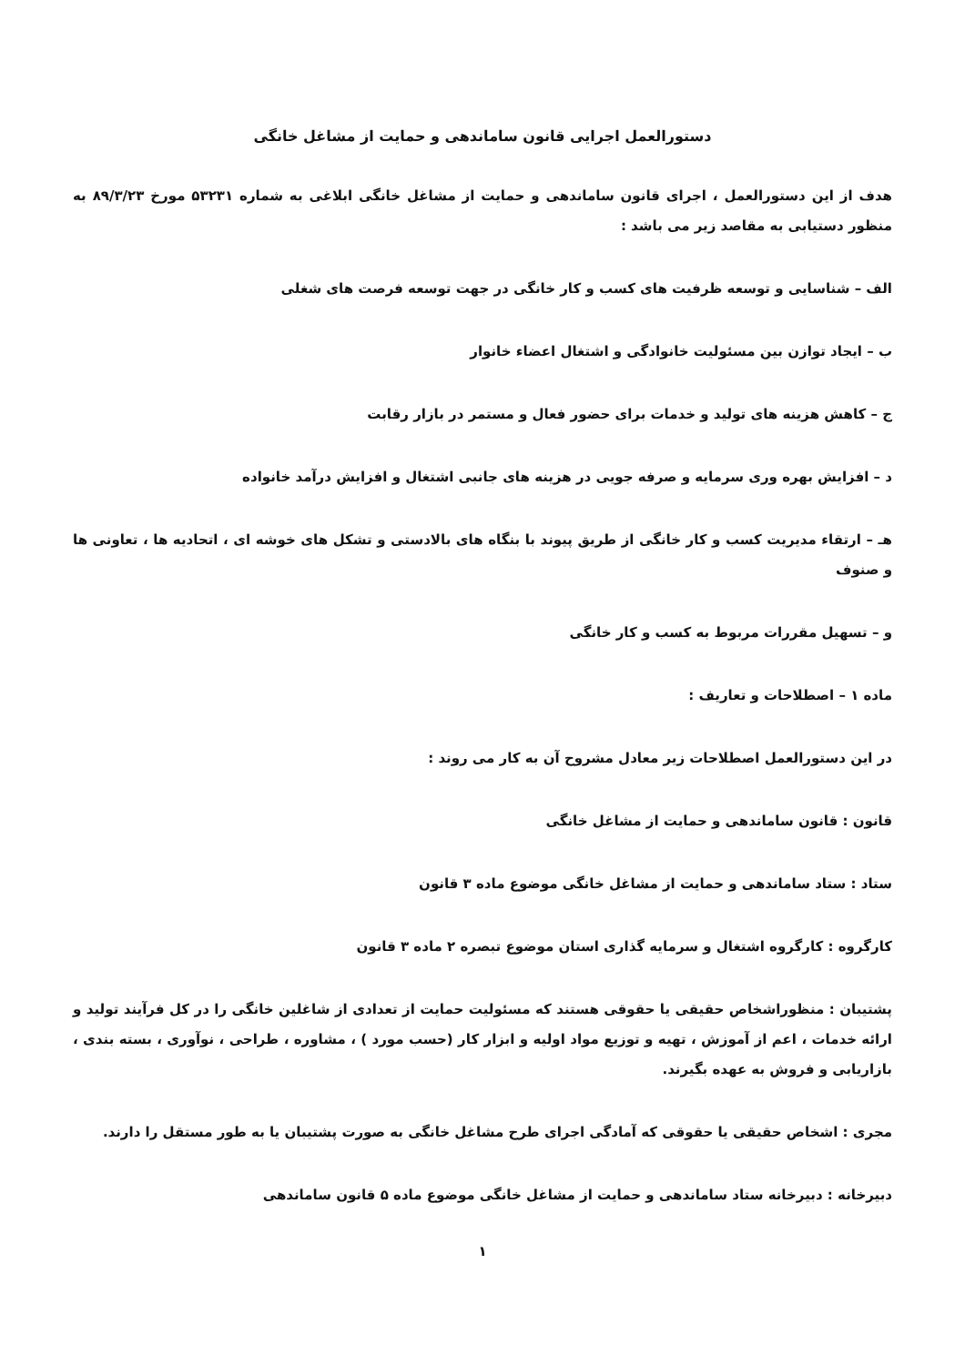دستورالعمل اجرایی قانون ساماندهی و حمایت از مشاغل خانگی
هدف از این دستورالعمل ، اجرای قانون ساماندهی و حمایت از مشاغل خانگی ابلاغی به شماره ۵۳۲۳۱ مورخ ۸۹/۳/۲۳ به منظور دستیابی به مقاصد زیر می باشد :
الف – شناسایی و توسعه ظرفیت های کسب و کار خانگی در جهت توسعه فرصت های شغلی
ب – ایجاد توازن بین مسئولیت خانوادگی و اشتغال اعضاء خانوار
ج – کاهش هزینه های تولید و خدمات برای حضور فعال و مستمر در بازار رقابت
د – افزایش بهره وری سرمایه و صرفه جویی در هزینه های جانبی اشتغال و افزایش درآمد خانواده
هـ – ارتقاء مدیریت کسب و کار خانگی از طریق پیوند با بنگاه های بالادستی و تشکل های خوشه ای ، اتحادیه ها ، تعاونی ها و صنوف
و – تسهیل مقررات مربوط به کسب و کار خانگی
ماده ۱ – اصطلاحات و تعاریف :
در این دستورالعمل اصطلاحات زیر معادل مشروح آن به کار می روند :
قانون : قانون ساماندهی و حمایت از مشاغل خانگی
ستاد : ستاد ساماندهی و حمایت از مشاغل خانگی موضوع ماده ۳ قانون
کارگروه : کارگروه اشتغال و سرمایه گذاری استان موضوع تبصره ۲ ماده ۳ قانون
پشتیبان : منظوراشخاص حقیقی یا حقوقی هستند که مسئولیت حمایت از تعدادی از شاغلین خانگی را در کل فرآیند تولید و ارائه خدمات ، اعم از آموزش ، تهیه و توزیع مواد اولیه و ابزار کار (حسب مورد ) ، مشاوره ، طراحی ، نوآوری ، بسته بندی ، بازاریابی و فروش به عهده بگیرند.
مجری : اشخاص حقیقی یا حقوقی که آمادگی اجرای طرح مشاغل خانگی به صورت پشتیبان یا به طور مستقل را دارند.
دبیرخانه : دبیرخانه ستاد ساماندهی و حمایت از مشاغل خانگی موضوع ماده ۵ قانون ساماندهی
۱